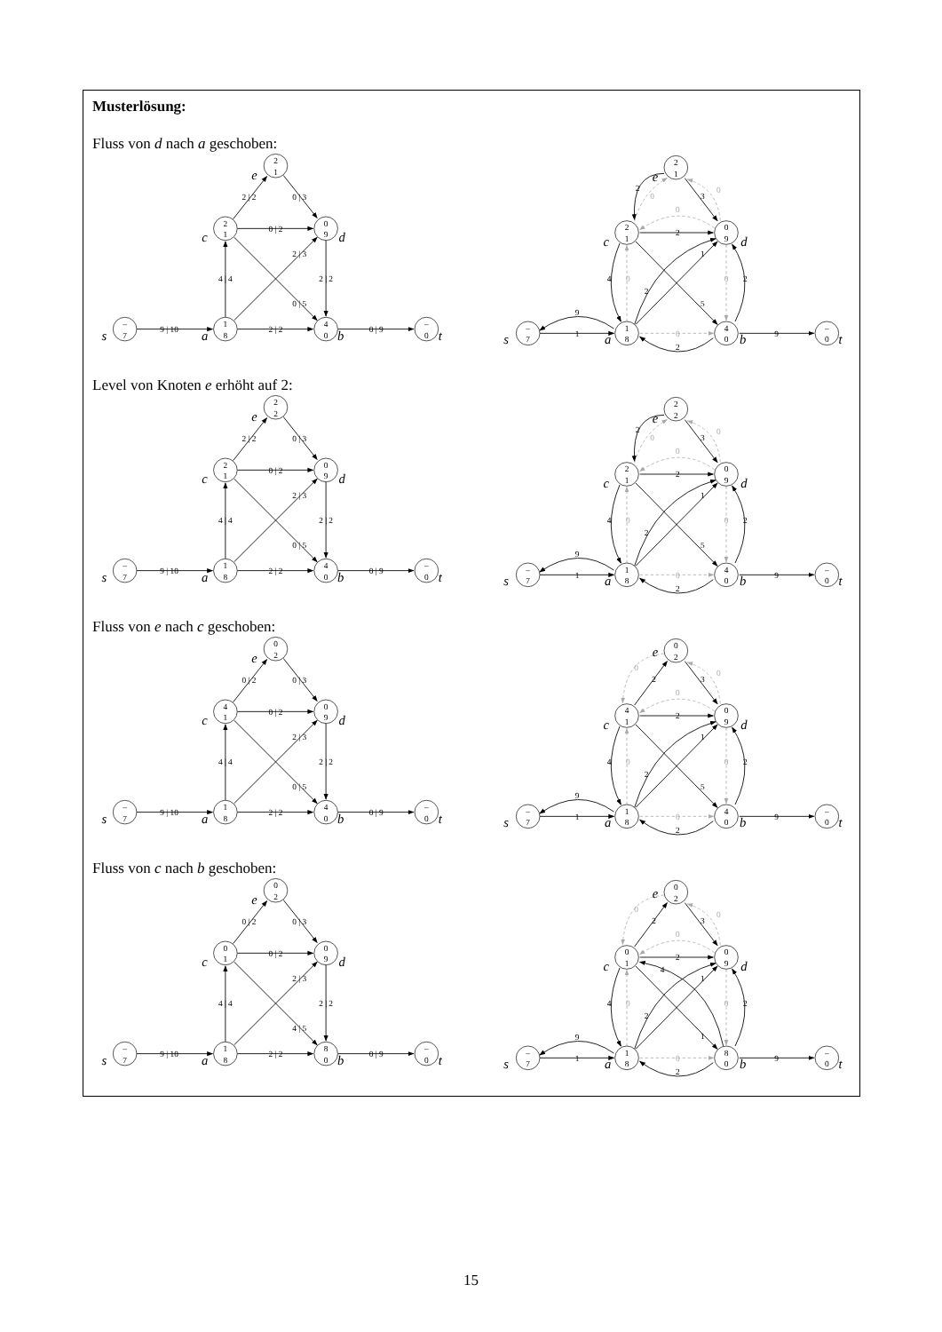Musterlösung:
Fluss von d nach a geschoben:
9 | 10
2 | 2
0 | 9
4 | 4
0 | 2
2 | 2
0 | 3
2 | 3
0 | 5
2 | 2
–
7
1
8
4
0
–
0
2
1
0
9
2
1
s
a
b
t
c
d
e
9
1
2
9
4
2
2
3
1
2
5
2
0
0
0
0
0
0
–
7
1
8
4
0
–
0
2
1
0
9
2
1
s
a
b
t
c
d
e
Level von Knoten e erhöht auf 2:
9 | 10
2 | 2
0 | 9
4 | 4
0 | 2
2 | 2
0 | 3
2 | 3
0 | 5
2 | 2
–
7
1
8
4
0
–
0
2
1
0
9
2
2
s
a
b
t
c
d
e
9
1
2
9
4
2
2
3
1
2
5
2
0
0
0
0
0
0
–
7
1
8
4
0
–
0
2
1
0
9
2
2
s
a
b
t
c
d
e
Fluss von e nach c geschoben:
9 | 10
2 | 2
0 | 9
4 | 4
0 | 2
0 | 2
0 | 3
2 | 3
0 | 5
2 | 2
–
7
1
8
4
0
–
0
4
1
0
9
0
2
s
a
b
t
c
d
e
9
1
2
9
4
2
2
3
1
2
5
2
0
0
0
0
0
0
–
7
1
8
4
0
–
0
4
1
0
9
0
2
s
a
b
t
c
d
e
Fluss von c nach b geschoben:
9 | 10
2 | 2
0 | 9
4 | 4
0 | 2
0 | 2
0 | 3
2 | 3
4 | 5
2 | 2
–
7
1
8
8
0
–
0
0
1
0
9
0
2
s
a
b
t
c
d
e
9
1
2
9
4
2
2
3
1
2
1
4
2
0
0
0
0
0
0
–
7
1
8
8
0
–
0
0
1
0
9
0
2
s
a
b
t
c
d
e
15